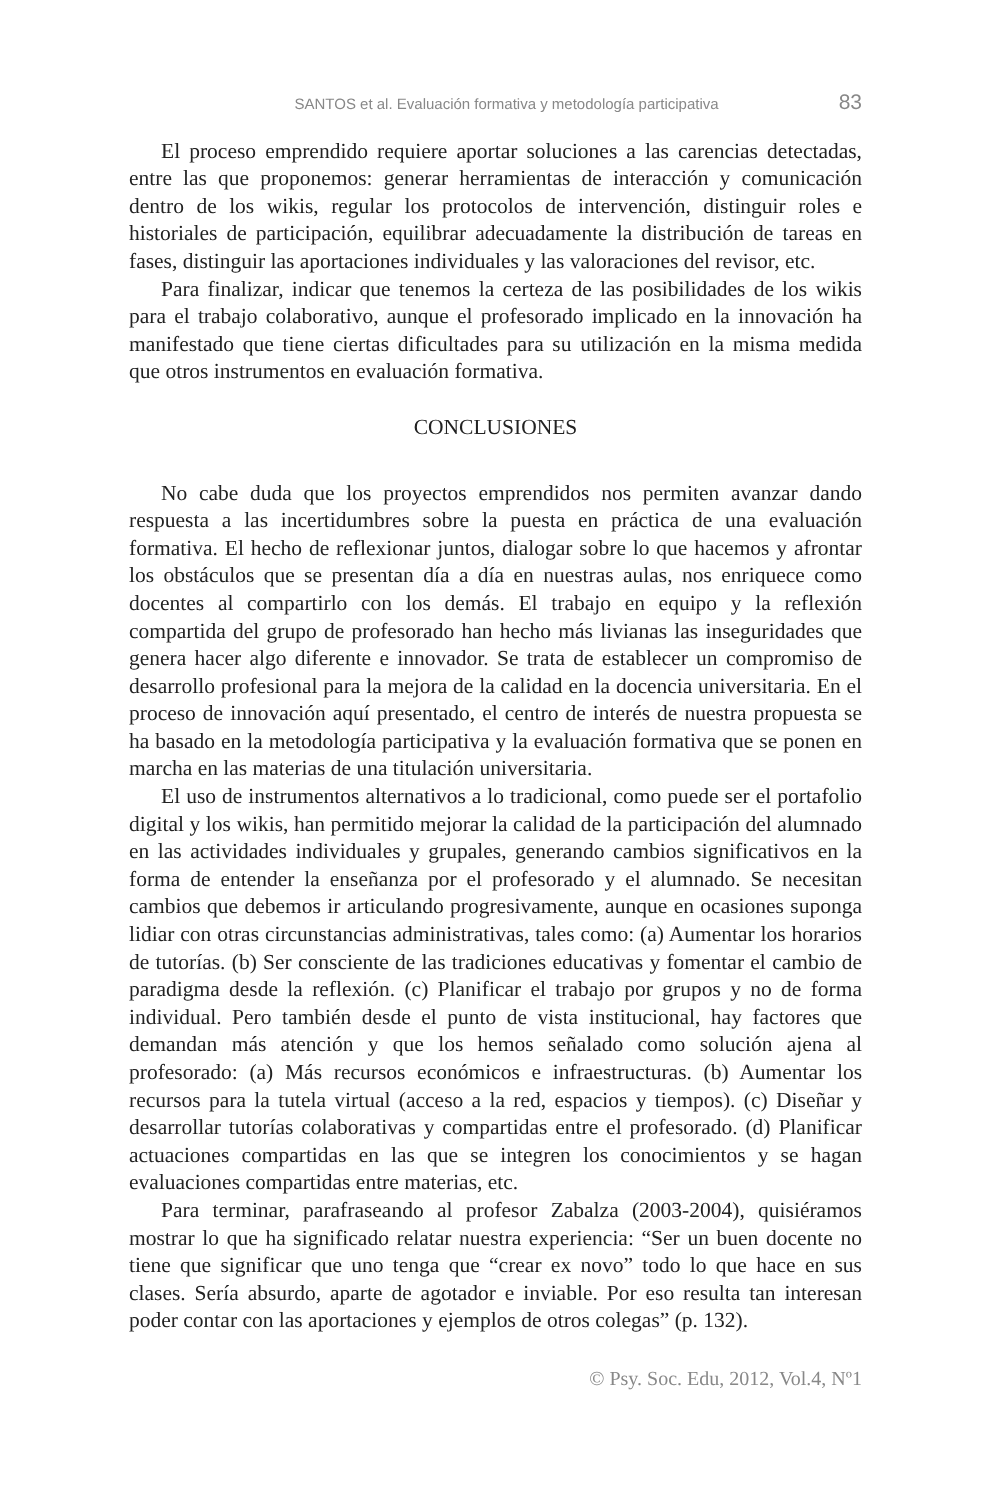SANTOS et al. Evaluación formativa y metodología participativa 83
El proceso emprendido requiere aportar soluciones a las carencias detectadas, entre las que proponemos: generar herramientas de interacción y comunicación dentro de los wikis, regular los protocolos de intervención, distinguir roles e historiales de participación, equilibrar adecuadamente la distribución de tareas en fases, distinguir las aportaciones individuales y las valoraciones del revisor, etc.
Para finalizar, indicar que tenemos la certeza de las posibilidades de los wikis para el trabajo colaborativo, aunque el profesorado implicado en la innovación ha manifestado que tiene ciertas dificultades para su utilización en la misma medida que otros instrumentos en evaluación formativa.
CONCLUSIONES
No cabe duda que los proyectos emprendidos nos permiten avanzar dando respuesta a las incertidumbres sobre la puesta en práctica de una evaluación formativa. El hecho de reflexionar juntos, dialogar sobre lo que hacemos y afrontar los obstáculos que se presentan día a día en nuestras aulas, nos enriquece como docentes al compartirlo con los demás. El trabajo en equipo y la reflexión compartida del grupo de profesorado han hecho más livianas las inseguridades que genera hacer algo diferente e innovador. Se trata de establecer un compromiso de desarrollo profesional para la mejora de la calidad en la docencia universitaria. En el proceso de innovación aquí presentado, el centro de interés de nuestra propuesta se ha basado en la metodología participativa y la evaluación formativa que se ponen en marcha en las materias de una titulación universitaria.
El uso de instrumentos alternativos a lo tradicional, como puede ser el portafolio digital y los wikis, han permitido mejorar la calidad de la participación del alumnado en las actividades individuales y grupales, generando cambios significativos en la forma de entender la enseñanza por el profesorado y el alumnado. Se necesitan cambios que debemos ir articulando progresivamente, aunque en ocasiones suponga lidiar con otras circunstancias administrativas, tales como: (a) Aumentar los horarios de tutorías. (b) Ser consciente de las tradiciones educativas y fomentar el cambio de paradigma desde la reflexión. (c) Planificar el trabajo por grupos y no de forma individual. Pero también desde el punto de vista institucional, hay factores que demandan más atención y que los hemos señalado como solución ajena al profesorado: (a) Más recursos económicos e infraestructuras. (b) Aumentar los recursos para la tutela virtual (acceso a la red, espacios y tiempos). (c) Diseñar y desarrollar tutorías colaborativas y compartidas entre el profesorado. (d) Planificar actuaciones compartidas en las que se integren los conocimientos y se hagan evaluaciones compartidas entre materias, etc.
Para terminar, parafraseando al profesor Zabalza (2003-2004), quisiéramos mostrar lo que ha significado relatar nuestra experiencia: “Ser un buen docente no tiene que significar que uno tenga que “crear ex novo” todo lo que hace en sus clases. Sería absurdo, aparte de agotador e inviable. Por eso resulta tan interesan poder contar con las aportaciones y ejemplos de otros colegas” (p. 132).
© Psy. Soc. Edu, 2012, Vol.4, Nº1